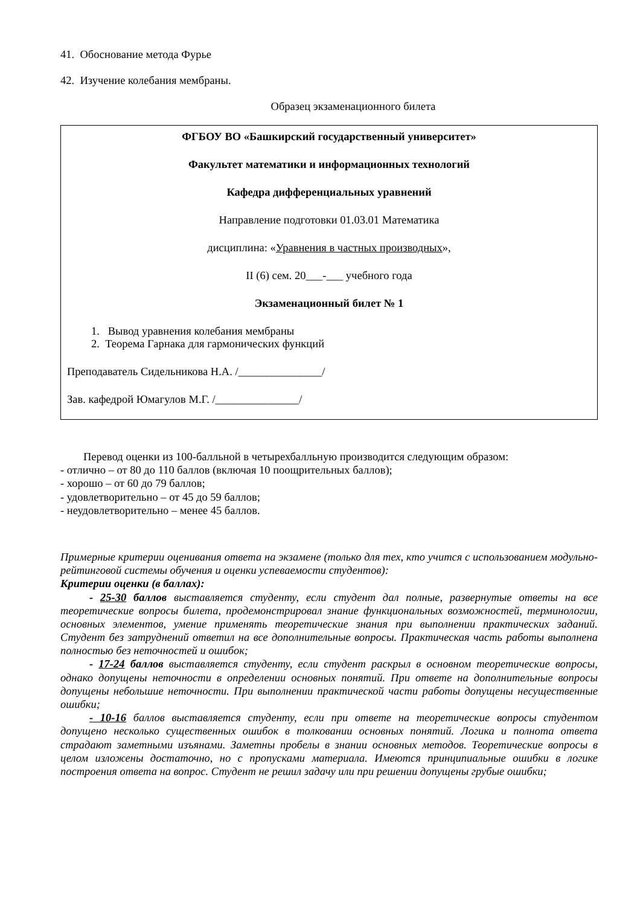41. Обоснование метода Фурье
42. Изучение колебания мембраны.
Образец экзаменационного билета
ФГБОУ ВО «Башкирский государственный университет»
Факультет математики и информационных технологий
Кафедра дифференциальных уравнений
Направление подготовки 01.03.01 Математика
дисциплина: «Уравнения в частных производных»,
II (6) сем. 20___-___ учебного года
Экзаменационный билет № 1
1. Вывод уравнения колебания мембраны
2. Теорема Гарнака для гармонических функций
Преподаватель Сидельникова Н.А. /_______________/
Зав. кафедрой Юмагулов М.Г. /_______________/
Перевод оценки из 100-балльной в четырехбалльную производится следующим образом:
- отлично – от 80 до 110 баллов (включая 10 поощрительных баллов);
- хорошо – от 60 до 79 баллов;
- удовлетворительно – от 45 до 59 баллов;
- неудовлетворительно – менее 45 баллов.
Примерные критерии оценивания ответа на экзамене (только для тех, кто учится с использованием модульно-рейтинговой системы обучения и оценки успеваемости студентов):
Критерии оценки (в баллах):
- 25-30 баллов выставляется студенту, если студент дал полные, развернутые ответы на все теоретические вопросы билета, продемонстрировал знание функциональных возможностей, терминологии, основных элементов, умение применять теоретические знания при выполнении практических заданий. Студент без затруднений ответил на все дополнительные вопросы. Практическая часть работы выполнена полностью без неточностей и ошибок;
- 17-24 баллов выставляется студенту, если студент раскрыл в основном теоретические вопросы, однако допущены неточности в определении основных понятий. При ответе на дополнительные вопросы допущены небольшие неточности. При выполнении практической части работы допущены несущественные ошибки;
- 10-16 баллов выставляется студенту, если при ответе на теоретические вопросы студентом допущено несколько существенных ошибок в толковании основных понятий. Логика и полнота ответа страдают заметными изъянами. Заметны пробелы в знании основных методов. Теоретические вопросы в целом изложены достаточно, но с пропусками материала. Имеются принципиальные ошибки в логике построения ответа на вопрос. Студент не решил задачу или при решении допущены грубые ошибки;